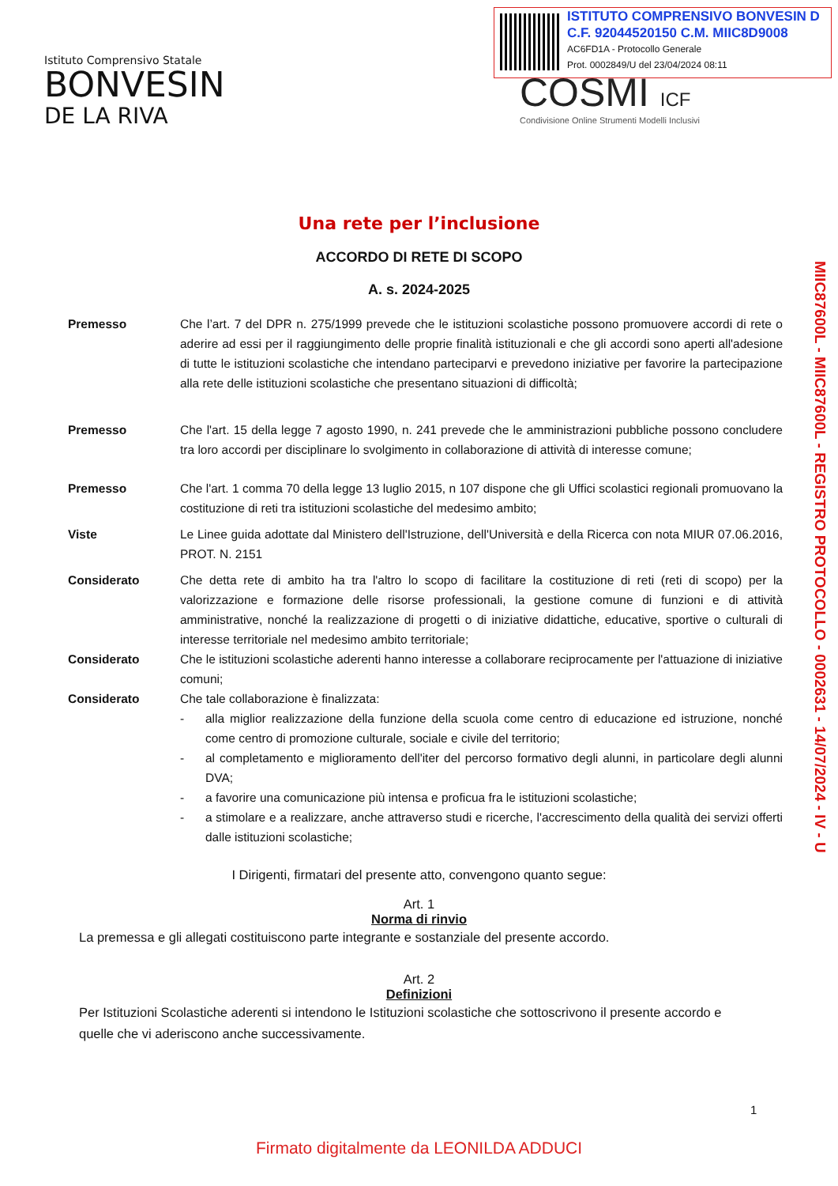Istituto Comprensivo Statale
BONVESIN
DE LA RIVA
ISTITUTO COMPRENSIVO BONVESIN D
C.F. 92044520150 C.M. MIIC8D9008
AC6FD1A - Protocollo Generale
Prot. 0002849/U del 23/04/2024 08:11
COSMI ICF
Condivisione Online Strumenti Modelli Inclusivi
MIIC87600L - MIIC87600L - REGISTRO PROTOCOLLO - 0002631 - 14/07/2024 - IV - U
Una rete per l’inclusione
ACCORDO DI RETE DI SCOPO
A. s. 2024-2025
Premesso Che l’art. 7 del DPR n. 275/1999 prevede che le istituzioni scolastiche possono promuovere accordi di rete o aderire ad essi per il raggiungimento delle proprie finalità istituzionali e che gli accordi sono aperti all'adesione di tutte le istituzioni scolastiche che intendano parteciparvi e prevedono iniziative per favorire la partecipazione alla rete delle istituzioni scolastiche che presentano situazioni di difficoltà;
Premesso Che l'art. 15 della legge 7 agosto 1990, n. 241 prevede che le amministrazioni pubbliche possono concludere tra loro accordi per disciplinare lo svolgimento in collaborazione di attività di interesse comune;
Premesso Che l'art. 1 comma 70 della legge 13 luglio 2015, n 107 dispone che gli Uffici scolastici regionali promuovano la costituzione di reti tra istituzioni scolastiche del medesimo ambito;
Viste Le Linee guida adottate dal Ministero dell'Istruzione, dell'Università e della Ricerca con nota MIUR 07.06.2016, PROT. N. 2151
Considerato Che detta rete di ambito ha tra l'altro lo scopo di facilitare la costituzione di reti (reti di scopo) per la valorizzazione e formazione delle risorse professionali, la gestione comune di funzioni e di attività amministrative, nonché la realizzazione di progetti o di iniziative didattiche, educative, sportive o culturali di interesse territoriale nel medesimo ambito territoriale;
Considerato Che le istituzioni scolastiche aderenti hanno interesse a collaborare reciprocamente per l'attuazione di iniziative comuni;
Considerato Che tale collaborazione è finalizzata:
- alla miglior realizzazione della funzione della scuola come centro di educazione ed istruzione, nonché come centro di promozione culturale, sociale e civile del territorio;
- al completamento e miglioramento dell'iter del percorso formativo degli alunni, in particolare degli alunni DVA;
- a favorire una comunicazione più intensa e proficua fra le istituzioni scolastiche;
- a stimolare e a realizzare, anche attraverso studi e ricerche, l'accrescimento della qualità dei servizi offerti dalle istituzioni scolastiche;
I Dirigenti, firmatari del presente atto, convengono quanto segue:
Art. 1
Norma di rinvio
La premessa e gli allegati costituiscono parte integrante e sostanziale del presente accordo.
Art. 2
Definizioni
Per Istituzioni Scolastiche aderenti si intendono le Istituzioni scolastiche che sottoscrivono il presente accordo e quelle che vi aderiscono anche successivamente.
1
Firmato digitalmente da LEONILDA ADDUCI